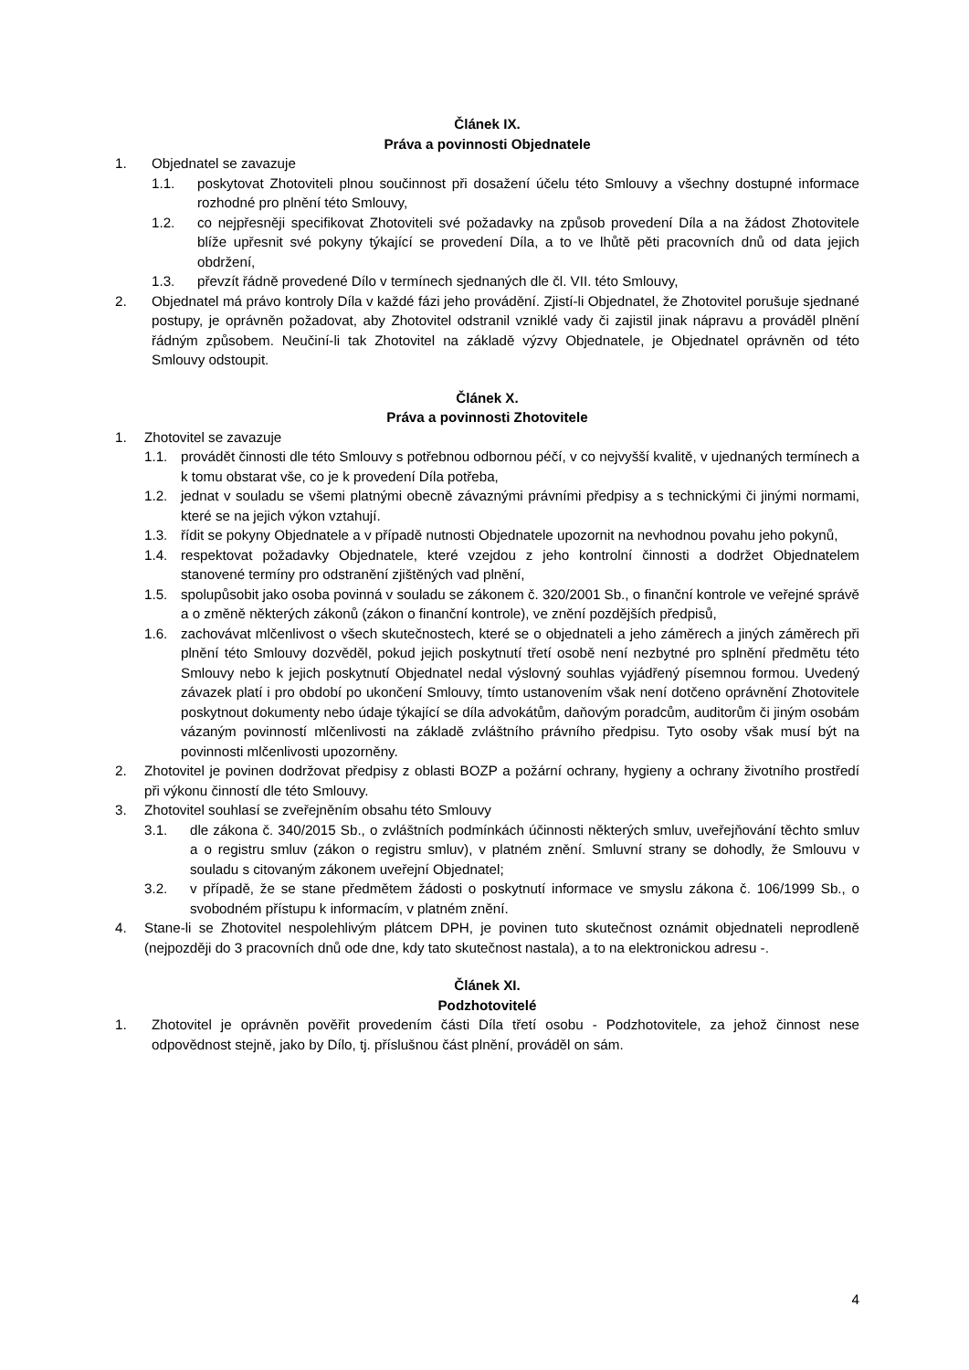Článek IX.
Práva a povinnosti Objednatele
1. Objednatel se zavazuje
1.1. poskytovat Zhotoviteli plnou součinnost při dosažení účelu této Smlouvy a všechny dostupné informace rozhodné pro plnění této Smlouvy,
1.2. co nejpřesněji specifikovat Zhotoviteli své požadavky na způsob provedení Díla a na žádost Zhotovitele blíže upřesnit své pokyny týkající se provedení Díla, a to ve lhůtě pěti pracovních dnů od data jejich obdržení,
1.3. převzít řádně provedené Dílo v termínech sjednaných dle čl. VII. této Smlouvy,
2. Objednatel má právo kontroly Díla v každé fázi jeho provádění. Zjistí-li Objednatel, že Zhotovitel porušuje sjednané postupy, je oprávněn požadovat, aby Zhotovitel odstranil vzniklé vady či zajistil jinak nápravu a prováděl plnění řádným způsobem. Neučiní-li tak Zhotovitel na základě výzvy Objednatele, je Objednatel oprávněn od této Smlouvy odstoupit.
Článek X.
Práva a povinnosti Zhotovitele
1. Zhotovitel se zavazuje
1.1. provádět činnosti dle této Smlouvy s potřebnou odbornou péčí, v co nejvyšší kvalitě, v ujednaných termínech a k tomu obstarat vše, co je k provedení Díla potřeba,
1.2. jednat v souladu se všemi platnými obecně závaznými právními předpisy a s technickými či jinými normami, které se na jejich výkon vztahují.
1.3. řídit se pokyny Objednatele a v případě nutnosti Objednatele upozornit na nevhodnou povahu jeho pokynů,
1.4. respektovat požadavky Objednatele, které vzejdou z jeho kontrolní činnosti a dodržet Objednatelem stanovené termíny pro odstranění zjištěných vad plnění,
1.5. spolupůsobit jako osoba povinná v souladu se zákonem č. 320/2001 Sb., o finanční kontrole ve veřejné správě a o změně některých zákonů (zákon o finanční kontrole), ve znění pozdějších předpisů,
1.6. zachovávat mlčenlivost o všech skutečnostech, které se o objednateli a jeho záměrech a jiných záměrech při plnění této Smlouvy dozvěděl, pokud jejich poskytnutí třetí osobě není nezbytné pro splnění předmětu této Smlouvy nebo k jejich poskytnutí Objednatel nedal výslovný souhlas vyjádřený písemnou formou. Uvedený závazek platí i pro období po ukončení Smlouvy, tímto ustanovením však není dotčeno oprávnění Zhotovitele poskytnout dokumenty nebo údaje týkající se díla advokátům, daňovým poradcům, auditorům či jiným osobám vázaným povinností mlčenlivosti na základě zvláštního právního předpisu. Tyto osoby však musí být na povinnosti mlčenlivosti upozorněny.
2. Zhotovitel je povinen dodržovat předpisy z oblasti BOZP a požární ochrany, hygieny a ochrany životního prostředí při výkonu činností dle této Smlouvy.
3. Zhotovitel souhlasí se zveřejněním obsahu této Smlouvy
3.1. dle zákona č. 340/2015 Sb., o zvláštních podmínkách účinnosti některých smluv, uveřejňování těchto smluv a o registru smluv (zákon o registru smluv), v platném znění. Smluvní strany se dohodly, že Smlouvu v souladu s citovaným zákonem uveřejní Objednatel;
3.2. v případě, že se stane předmětem žádosti o poskytnutí informace ve smyslu zákona č. 106/1999 Sb., o svobodném přístupu k informacím, v platném znění.
4. Stane-li se Zhotovitel nespolehlivým plátcem DPH, je povinen tuto skutečnost oznámit objednateli neprodleně (nejpozději do 3 pracovních dnů ode dne, kdy tato skutečnost nastala), a to na elektronickou adresu -.
Článek XI.
Podzhotovitelé
1. Zhotovitel je oprávněn pověřit provedením části Díla třetí osobu - Podzhotovitele, za jehož činnost nese odpovědnost stejně, jako by Dílo, tj. příslušnou část plnění, prováděl on sám.
4